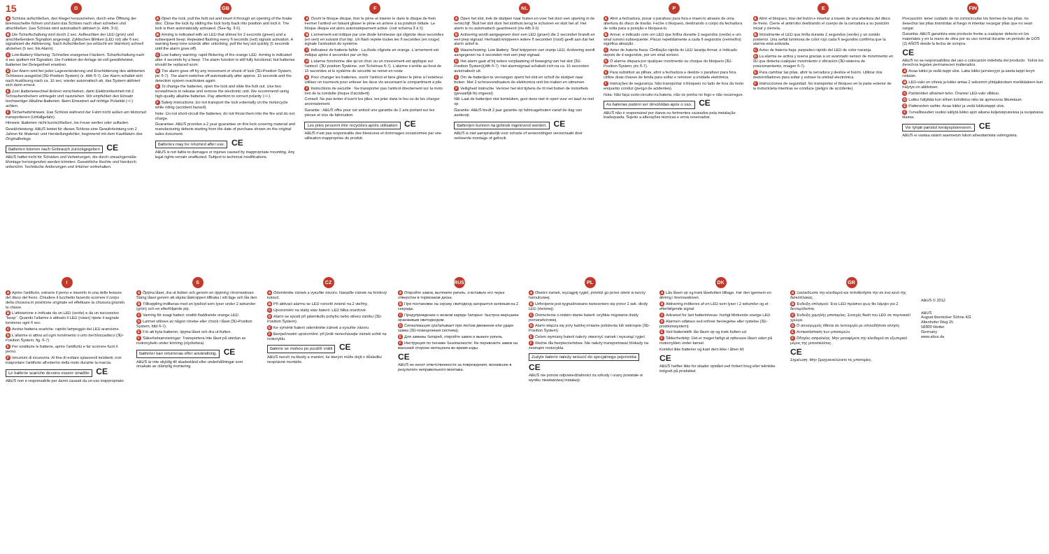15
D
A Schloss aufschließen, den Riegel herausziehen, durch eine Öffnung der Bremsscheibe führen und dann das Schloss nach oben schieben und abschließen. Das Schloss wird automatisch aktiviert (s. Abb. 3-5).
B Die Scharfschaltung wird durch 2 sec. Aufleuchten der LED (grün) und anschließendem Signalton angezeigt. Zyklisches Blinken (LED rot) alle 6 sec. signalisiert die Aktivierung. Nach Aufschließen (es erlöscht ein Warnton) schnell abziehen (5 sec. bis Alarm).
C Low-Battery-Warnung: Schnelles orangenes Flackern. Scharfschaltung nach 4 sec quittiert mit Signalton. Die Funktion der Anlage ist voll gewährleistet, Batterien bei Gelegenheit ersetzen.
D Der Alarm wird bei jeder Lageveränderung und Erschütterung des aktivierten Schlosses ausgelöst (3D-Position System) (s. Abb 6-7). Der Alarm schaltet sich nach Auslösung nach ca. 15 sec. wieder automatisch ab, das System aktiviert sich dann erneut.
E Zum Batteriewechsel Bolzen vorschieben, dann Elektronikeinheit mit 2 Schraubendrehern entriegeln und rausziehen. Wir empfehlen den Einsatz hochwertiger Alkaline-Batterien. Beim Einsetzen auf richtige Polarität (+/-) achten.
F Sicherheitshinweis: Das Schloss während der Fahrt nicht außen am Motorrad transportieren (Unfallgefahr).
Hinweis: Batterien nicht kurzschließen, ins Feuer werfen oder aufladen.
Gewährleistung: ABUS leistet für dieses Schloss eine Gewährleistung von 2 Jahren für Material- und Herstellungsfehler, beginnend mit dem Kaufdatum des Originalbelegs.
Batterien können nach Gebrauch zurückgegeben CE
ABUS haftet nicht für Schäden und Verletzungen, die durch unsachgemäße Montage hervorgerufen werden könnten. Gesetzliche Rechte und hierdurch unberührt. Technische Änderungen und Irrtümer vorbehalten.
GB
A Open the lock, pull the bolt out and insert it through an opening of the brake disc. Close the lock by sliding the lock body back into position and lock it. The lock is then automatically activated. (See fig. 3-5).
B Arming is indicated with an LED that shines for 2 seconds (green) and a subsequent beep. Repeated flashing every 6 seconds (red) signals activation. A warning beep tone sounds after unlocking, pull the key out quickly (5 seconds until the alarm goes off).
C Low battery warning: rapid flickering of the orange LED. Arming is indicated after 4 seconds by a beep. The alarm function is still fully functional, but batteries should be replaced soon.
D The alarm goes off by any movement or shock of lock (3D-Position System, pic 6-7). The alarm switches off automatically after approx. 15 seconds and the detection system reactivates again.
E To change the batteries, open the lock and slide the bolt out. Use two screwdrivers to release and remove the electronic unit. We recommend using high-quality alkaline batteries. Pay attention to correct polarity (+/-).
F Safety instructions: Do not transport the lock externally on the motorcycle while riding (accident hazard).
Note: Do not short-circuit the batteries; do not throw them into the fire and do not charge.
Guarantee: ABUS provides a 2 year guarantee on this lock covering material and manufacturing defects starting from the date of purchase shown on the original sales document.
Batteries may be returned after use. CE
ABUS is not liable to damages or injuries caused by inappropriate mounting. Any legal rights remain unaffected. Subject to technical modifications.
F
A Ouvrir le bloque disque, tirer le pêne et insérer le dans le disque de frein. Fermer l'antivol en faisant glisser le pêne en arrière à sa position initiale. Le bloque disque est alors automatiquement activé. (voir schéma 3 à 5)
B L'armement est indiqué par une diode lumineuse qui clignote deux secondes (en vert) en suivant d'un bip. Un flash répété toutes les 6 secondes (en rouge) signale l'activation du système.
C Indicateur de batterie faible : La diode clignote en orange. L'armement est indiqué après 4 secondes par un bip.
D L'alarme fonctionne dès qu'un choc ou un mouvement est appliqué sur l'antivol. (3D position Système, voir Schémas 6-7). L'alarme s'arrête au bout de 15 secondes et le système de sécurité se remet en route.
E Pour changer les batteries, ouvrir l'antivol et faire glisser le pêne à l'extérieur. Utiliser un tournevis pour enlever les deux vis sécurisant le compartiment à pile.
F Instructions de sécurité : Ne transporter pas l'antivol directement sur la moto lors de la conduite (risque d'accident).
Conseil: Ne pas tenter d'ouvrir les piles, les jeter dans le feu ou de les charger anormalement.
Garantie : ABUS offre pour cet antivol une garantie de 2 ans portant sur les pièces et vice de fabrication.
Les piles peuvent être recyclées après utilisation CE
ABUS n'est pas responsable des blessures et dommages occasionnés par une utilisation inappropriée du produit.
NL
A Open het slot, trek de sluitpen naar buiten en voer het door een opening in de remschijf. Sluit het slot door het slothuis terug te schuiven en sluit het af. Het alarm is nu automatisch geactiveerd (zie Afb.3-5)
B Activering wordt aangegeven door een LED (groen) die 2 seconden brandt en een piep signaal. Herhaald knipperen iedere 6 seconden (rood) geeft aan dat het alarm actief is.
C Waarschuwing: Low Battery: Snel knipperen van oranje LED. Activering wordt aangegeven na 4 seconden met een piep signaal.
D Het alarm gaat af bij iedere verplaatsing of beweging van het slot (3D-Position System)(Afb.6-7). Het alarmsignaal schakelt zich na ca. 15 seconden automatisch uit.
E Om de batterijen te vervangen opent het slot en schuif de sluitpen naar buiten. Met 2 schroevendraaiers de elektronica unit los maken en uitnemen.
F Veiligheid instructie: Vervoer het slot tijdens de rit niet buiten de motorfiets (gevaarlijk bij ongeval)
NB: Laat de batterijen niet kortsluiten, gooi deze niet in open vuur en laad ze niet op.
Garantie: ABUS biedt 2 jaar garantie op fabricagefouten vanaf de dag van aankoop.
Batterijen kunnen na gebruik ingeleverd worden. CE
ABUS is niet aansprakelijk voor schade of verwondingen veroorzaakt door verkeerde montage of gebruik.
P
A Abrir a fechadura, puxar o parafuso para fora e inseri-lo através de uma abertura do disco de travão. Feche o bloqueio, deslizando o corpo da fechadura de volta para a posição e bloqueá-lo.
B Armar, é indicado com um LED que brilha durante 2 segundos (verde) e um sinal sonoro subsequente. Piscar repetidamente a cada 6 segundos (vermelho) significa ativação.
C Aviso de bateria fraca: Cintilação rápida do LED laranja Armar, é indicado depois de 4 segundos, por um sinal sonoro.
D O alarme dispara por qualquer movimento ou choque do bloqueio (3D-Position System; pic 6-7).
E Para substituir as pilhas, abrir a fechadura e deslize o parafuso para fora. Utilize duas chaves de fenda para soltar e remover a unidade eletrônica.
F Instruções de segurança: Não transportar o bloqueio no lado de fora da moto enquanto conduz (perigo de acidentes).
Nota: Não faça curto-circuito na bateria, não os ponha no fogo e não recarregue.
As baterias podem ser devolvidas após o uso. CE
ABUS não é responsável por danos ou ferimentos causados pela instalação inadequada. Sujeito a alterações técnicas e erros reservados.
E
A Abrir el bloqueo, tirar del bulón e insertar a través de una abertura del disco de freno. Cierre el antirrobo deslizando el cuerpo de la cerradura a su posición inicial y ciérrela.
B Inicialmente el LED que brilla durante 2 segundos (verde) y un sonido posterior. Una señal luminosa de color rojo cada 6 segundos confirma que la alarma está activada.
C Aviso de batería baja: parpadeo rápido del LED de color naranja.
D La alarma se activa y suena gracias a un avanzado sensor de movimiento en 3D que detecta cualquier movimiento o vibración (3D-sistema de posicionamiento, imagen 6-7).
E Para cambiar las pilas, abrir la cerradura y deslice el bulón. Utilizar dos destornilladores para soltar y extraer la unidad electrónica.
F Instrucciones de seguridad: No transportar el bloqueo en la parte exterior de la motocicleta mientras se conduce (peligro de accidente).
FIN
Precaución: tener cuidado de no cortocircuitar los bornes de las pilas; no desechar las pilas tirándolas al fuego ni intentar recargar pilas que no sean cargar.
Garantía: ABUS garantiza este producto frente a cualquier defecto en los materiales y en la mano de obra por su uso normal durante un período de DOS (2) AÑOS desde la fecha de compra.
CE
ABUS no se responsabiliza del uso o colocación indebida del producto. Todos los derechos legales permanecen inalterados.
A Avaa lukko ja vedä tappi ulos. Laita lukko jarrulevyyn ja aseta tappi levyn reikään.
B LED-valo on vihreä ja lukko antaa 2 sekunnin yhtäjaksoisen merkkiäänen kun hälytys on aktiivinen.
C Paristoiden alhainen teho: Oranssi LED-valo vilkkuu.
D Lukko hälyttää kun siihen kohdistuu isku tai ajoneuvoa liikutetaan.
E Pattereiden vaihto: Avaa lukko ja vedä lukitustappi ulos.
F Turvallisuuden vuoksi säilytä lukko ajon aikana kuljetuspussissa ja suojatussa tilassa.
Vie tyhjät paristot keräyspisteeseen. CE
ABUS ei vastaa väärin asennetun lukon aiheuttamista vahingoista.
I
A Aprire l'antifurto, estrarre il perno e inserirlo in una delle fessure del disco del freno. Chiudere il lucchetto facendo scorrere il corpo della chiusura in posizione originale ed effettuare la chiusura girando la chiave.
B L'attivazione è indicata da un LED (verde) e da un successivo "beep". Quando l'allarme è attivato il LED (rosso) ripete il segnale luminoso ogni 6 sec.
C Avviso batteria scariche: rapido lampeggio del LED arancione.
D L'allarme si attiva ad ogni movimento o urto del bloccadisco (3D-Position System, fig. 6-7).
E Per sostituire le batterie, aprire l'antifurto e far scorrere fuori il perno.
F Istruzioni di sicurezza: Al fine di evitare spiacevoli incidenti, non trasportare l'antifurto all'esterno della moto durante la marcia.
Le batterie scariche devono essere smaltite CE
ABUS non è responsabile per danni causati da un uso inappropriato.
S
A Öppna låset, dra ut bulten och genom en öppning i bromsskivan. Stäng låset genom att skjuta låskroppen tillbaka i sitt läge och lås den.
B Tillkoppling indikeras med en lysdiod som lyser under 2 sekunder (grön) och en efterföljande pip.
C Varning för svagt batteri: snabb fladdrande orange LED.
D Larmet utlöses av någon rörelse eller chock i låset (3D-Position System, bild 6-7).
E För att byta batterier, öppna låset och dra ut bulten.
F Säkerhetsanvisningar: Transportera inte låset på utsidan av motorcykeln under körning (olycksfara).
Batterier kan returneras efter användning. CE
ABUS är inte skyldig till skadestånd eller underhållningar som orsakats av olämplig montering.
CZ
A Odemkněte zámek a vysuňte závoru. Nasaďte zámek na brzdový kotouč.
B Při aktivaci alarmu se LED rozsvítí zeleně na 2 vteřiny.
C Upozornění na slabý stav baterií: LED bliká oranžově.
D Alarm se spustí při jakémkoliv pohybu nebo otřesu zámku (3D-Position System).
E Ke výměně baterií odemkněte zámek a vysuňte závoru.
F Bezpečnostní upozornění: při jízdě nenechávejte zámek volně na motocyklu.
Baterie se mohou po použití vrátit CE
ABUS neručí za škody a zranění, ke kterým může dojít v důsledku nesprávné montáže.
RUS
A Откройте замок, вытяните ригель, и вставьте его через отверстие в тормозном диске.
B При постановке на охрану светодиод загорается зелёным на 2 секунды.
C Предупреждение о низком заряде батареи: быстрое мерцание оранжевым светодиодом.
D Сигнализация срабатывает при любом движении или ударе замка (3D-позиционная система).
E Для замены батарей, откройте замок и выньте ригель.
F Инструкция по технике безопасности: Не перевозите замок на внешней стороне мотоцикла во время езды.
CE
ABUS не несет ответственности за повреждения, возникшие в результате неправильного монтажа.
PL
A Otwórz zamek, wyciągnij rygiel, przełóż go przez otwór w tarczy hamulcowej.
B Uzbrojenie jest sygnalizowane świeceniem się przez 2 sek. diody LED (zielonej).
C Ostrzeżenie o niskim stanie baterii: szybkie migotanie diody pomarańczowej.
D Alarm włącza się przy każdej zmianie położenia lub wstrząsie (3D-Position System).
E Celem wymiany baterii należy otworzyć zamek i wysunąć rygiel.
F Ważne dla bezpieczeństwa: Nie należy transportować blokady na zewnątrz motocykla.
Zużyte baterie należy wrzucić do specjalnego pojemnika CE
ABUS nie ponosi odpowiedzialności za szkody i urazy powstałe w wyniku niewłaściwej instalacji.
DK
A Lås låsen op og træk låsebolten tilbage. Før den igennem en åbning i bremseskiven.
B Aktivering indikeres af en LED som lyser i 2 sekunder og et efterfølgende signal.
C Advarsel for lavt batteriniveau: hurtigt blinkende orange LED.
D Alarmen udløses ved enhver bevægelse eller rystelse (3D-positionssystem).
E Ved batteriskift: lås låsen op og træk bolten ud.
F Sikkerhedstip: Det er meget farligt at opbevare låsen uden på motorcyklen under kørsel.
Kortslut ikke batterier og kast dem ikke i åben ild.
CE
ABUS hæfter ikke for skader opstået ved forkert brug eller tekniske indgreb på produktet.
GR
A Ξεκλειδώστε την κλειδαριά και τοποθετήστε την σε ένα κενό της δισκόπλακας.
B Ένδειξη οπλισμού: Ένα LED πράσινο φως θα λάμψει για 2 δευτερόλεπτα.
C Ένδειξη χαμηλής μπαταρίας: Συνεχές flash του LED σε πορτοκαλί χρώμα.
D Ο συναγερμός τίθεται σε λειτουργία με οποιαδήποτε κίνηση.
E Αντικατάσταση των μπαταριών.
F Οδηγίες ασφαλείας: Μην μεταφέρετε την κλειδαριά σε εξωτερικό μέρος της μοτοσικλέτας.
CE
Σημείωση: Μην βραχυκυκλώνετε τις μπαταρίες.
ABUS © 2012
ABUS
August Bremicker Söhne KG
Altenhofer Weg 25
58300 Wetter
Germany
www.abus.de